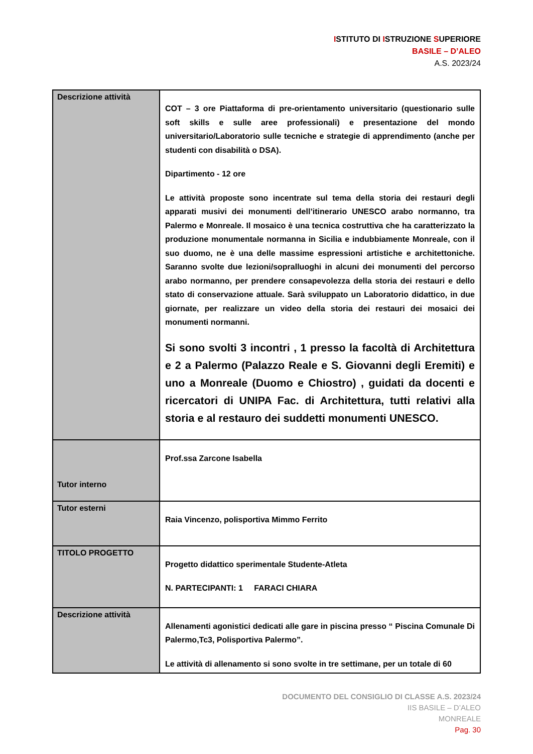ISTITUTO DI ISTRUZIONE SUPERIORE
BASILE – D’ALEO
A.S. 2023/24
| Descrizione attività | COT – 3 ore Piattaforma di pre-orientamento universitario (questionario sulle soft skills e sulle aree professionali) e presentazione del mondo universitario/Laboratorio sulle tecniche e strategie di apprendimento (anche per studenti con disabilità o DSA). Dipartimento - 12 ore Le attività proposte sono incentrate sul tema della storia dei restauri degli apparati musivi dei monumenti dell’itinerario UNESCO arabo normanno, tra Palermo e Monreale. Il mosaico è una tecnica costruttiva che ha caratterizzato la produzione monumentale normanna in Sicilia e indubbiamente Monreale, con il suo duomo, ne è una delle massime espressioni artistiche e architettoniche. Saranno svolte due lezioni/sopralluoghi in alcuni dei monumenti del percorso arabo normanno, per prendere consapevolezza della storia dei restauri e dello stato di conservazione attuale. Sarà sviluppato un Laboratorio didattico, in due giornate, per realizzare un video della storia dei restauri dei mosaici dei monumenti normanni. Si sono svolti 3 incontri , 1 presso la facoltà di Architettura e 2 a Palermo (Palazzo Reale e S. Giovanni degli Eremiti) e uno a Monreale (Duomo e Chiostro) , guidati da docenti e ricercatori di UNIPA Fac. di Architettura, tutti relativi alla storia e al restauro dei suddetti monumenti UNESCO. |
| Tutor interno | Prof.ssa Zarcone Isabella |
| Tutor esterni | Raia Vincenzo, polisportiva Mimmo Ferrito |
| TITOLO PROGETTO | Progetto didattico sperimentale Studente-Atleta N. PARTECIPANTI: 1 FARACI CHIARA |
| Descrizione attività | Allenamenti agonistici dedicati alle gare in piscina presso “ Piscina Comunale Di Palermo,Tc3, Polisportiva Palermo”. Le attività di allenamento si sono svolte in tre settimane, per un totale di 60 |
DOCUMENTO DEL CONSIGLIO DI CLASSE A.S. 2023/24
IIS BASILE – D’ALEO
MONREALE
Pag. 30